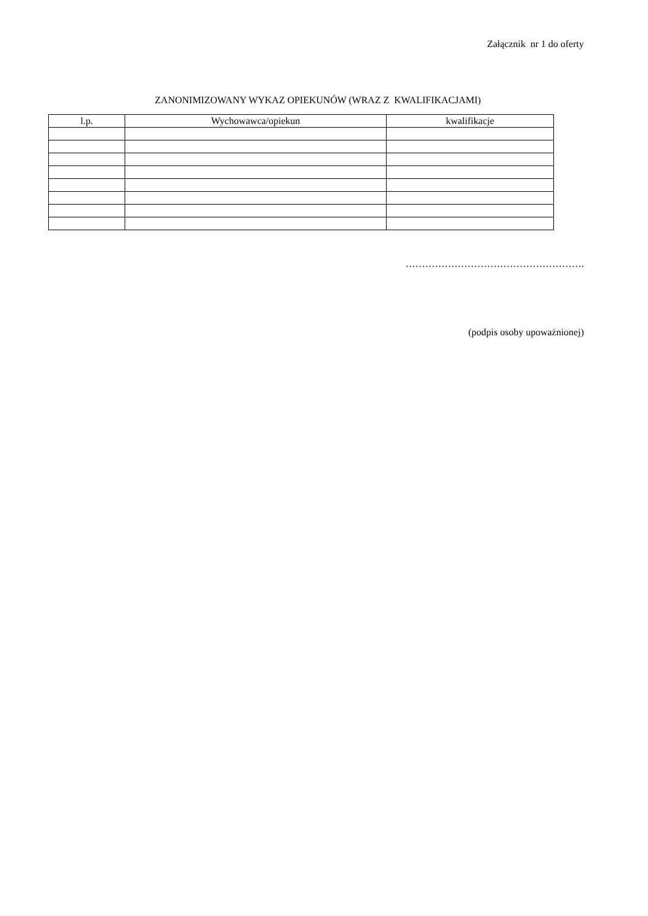Załącznik nr 1 do oferty
ZANONIMIZOWANY WYKAZ OPIEKUNÓW (WRAZ Z KWALIFIKACJAMI)
| l.p. | Wychowawca/opiekun | kwalifikacje |
| --- | --- | --- |
……………………………………………….
(podpis osoby upoważnionej)